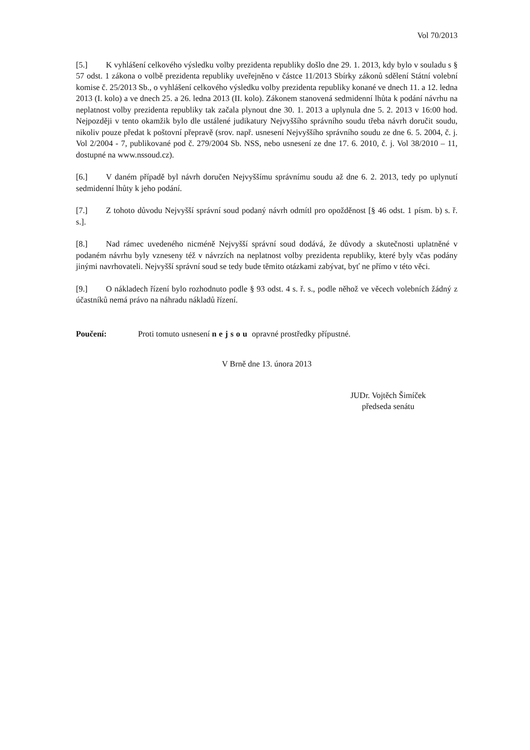Vol 70/2013
[5.] K vyhlášení celkového výsledku volby prezidenta republiky došlo dne 29. 1. 2013, kdy bylo v souladu s § 57 odst. 1 zákona o volbě prezidenta republiky uveřejněno v částce 11/2013 Sbírky zákonů sdělení Státní volební komise č. 25/2013 Sb., o vyhlášení celkového výsledku volby prezidenta republiky konané ve dnech 11. a 12. ledna 2013 (I. kolo) a ve dnech 25. a 26. ledna 2013 (II. kolo). Zákonem stanovená sedmidenní lhůta k podání návrhu na neplatnost volby prezidenta republiky tak začala plynout dne 30. 1. 2013 a uplynula dne 5. 2. 2013 v 16:00 hod. Nejpozději v tento okamžik bylo dle ustálené judikatury Nejvyššího správního soudu třeba návrh doručit soudu, nikoliv pouze předat k poštovní přepravě (srov. např. usnesení Nejvyššího správního soudu ze dne 6. 5. 2004, č. j. Vol 2/2004 - 7, publikované pod č. 279/2004 Sb. NSS, nebo usnesení ze dne 17. 6. 2010, č. j. Vol 38/2010 – 11, dostupné na www.nssoud.cz).
[6.] V daném případě byl návrh doručen Nejvyššímu správnímu soudu až dne 6. 2. 2013, tedy po uplynutí sedmidenní lhůty k jeho podání.
[7.] Z tohoto důvodu Nejvyšší správní soud podaný návrh odmítl pro opožděnost [§ 46 odst. 1 písm. b) s. ř. s.].
[8.] Nad rámec uvedeného nicméně Nejvyšší správní soud dodává, že důvody a skutečnosti uplatněné v podaném návrhu byly vzneseny též v návrzích na neplatnost volby prezidenta republiky, které byly včas podány jinými navrhovateli. Nejvyšší správní soud se tedy bude těmito otázkami zabývat, byť ne přímo v této věci.
[9.] O nákladech řízení bylo rozhodnuto podle § 93 odst. 4 s. ř. s., podle něhož ve věcech volebních žádný z účastníků nemá právo na náhradu nákladů řízení.
Poučení: Proti tomuto usnesení nejsou opravné prostředky přípustné.
V Brně dne 13. února 2013
JUDr. Vojtěch Šimíček
předseda senátu